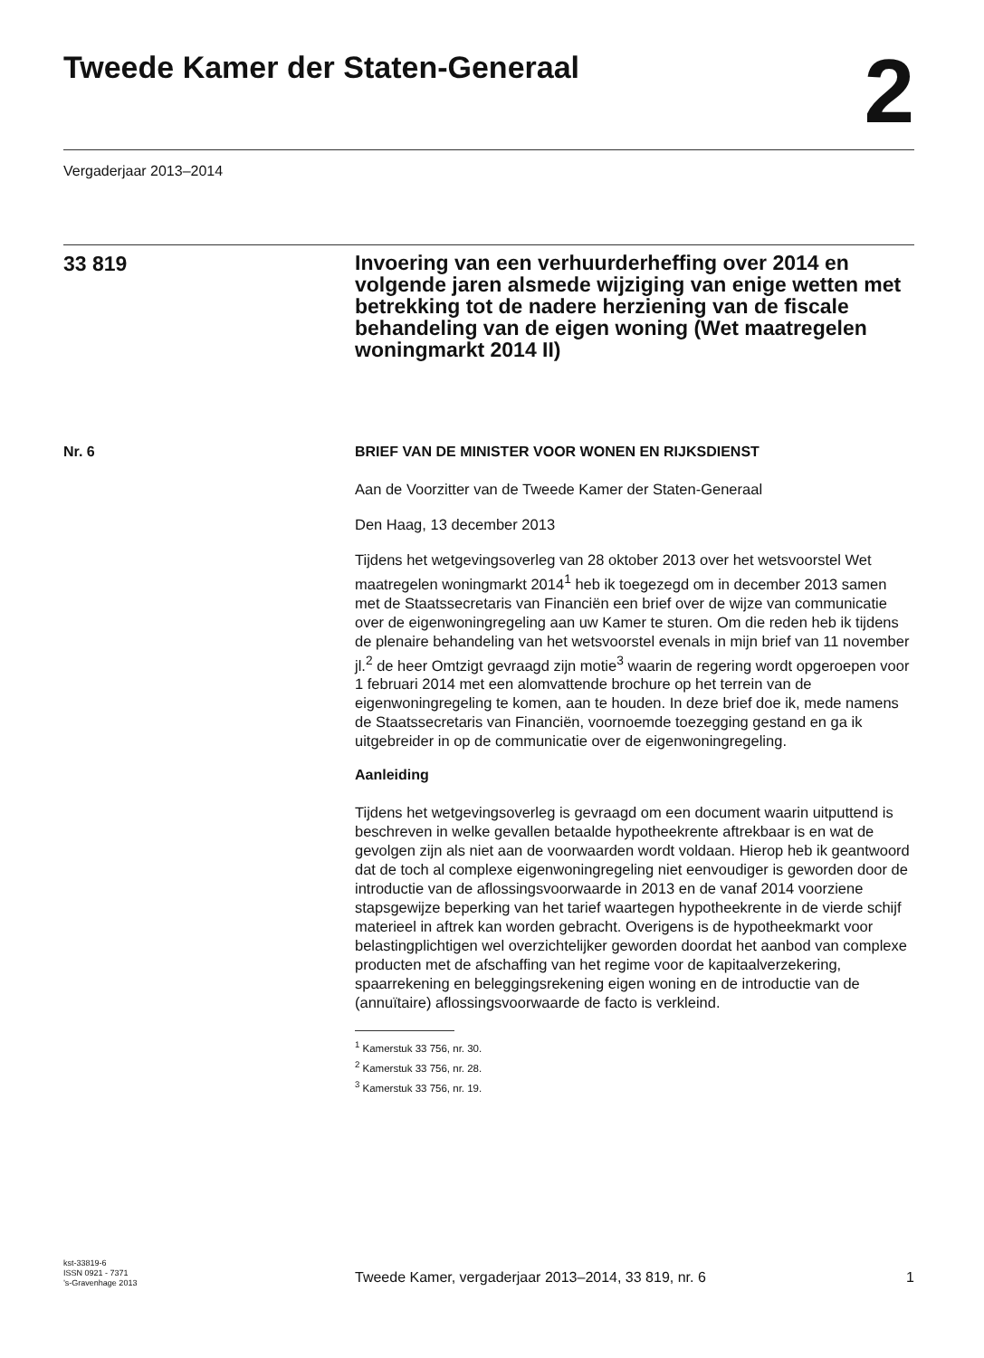Tweede Kamer der Staten-Generaal
2
Vergaderjaar 2013–2014
33 819
Invoering van een verhuurderheffing over 2014 en volgende jaren alsmede wijziging van enige wetten met betrekking tot de nadere herziening van de fiscale behandeling van de eigen woning (Wet maatregelen woningmarkt 2014 II)
Nr. 6 BRIEF VAN DE MINISTER VOOR WONEN EN RIJKSDIENST
Aan de Voorzitter van de Tweede Kamer der Staten-Generaal
Den Haag, 13 december 2013
Tijdens het wetgevingsoverleg van 28 oktober 2013 over het wetsvoorstel Wet maatregelen woningmarkt 2014<sup>1</sup> heb ik toegezegd om in december 2013 samen met de Staatssecretaris van Financiën een brief over de wijze van communicatie over de eigenwoningregeling aan uw Kamer te sturen. Om die reden heb ik tijdens de plenaire behandeling van het wetsvoorstel evenals in mijn brief van 11 november jl.<sup>2</sup> de heer Omtzigt gevraagd zijn motie<sup>3</sup> waarin de regering wordt opgeroepen voor 1 februari 2014 met een alomvattende brochure op het terrein van de eigenwoningregeling te komen, aan te houden. In deze brief doe ik, mede namens de Staatssecretaris van Financiën, voornoemde toezegging gestand en ga ik uitgebreider in op de communicatie over de eigenwoningregeling.
Aanleiding
Tijdens het wetgevingsoverleg is gevraagd om een document waarin uitputtend is beschreven in welke gevallen betaalde hypotheekrente aftrekbaar is en wat de gevolgen zijn als niet aan de voorwaarden wordt voldaan. Hierop heb ik geantwoord dat de toch al complexe eigenwoningregeling niet eenvoudiger is geworden door de introductie van de aflossingsvoorwaarde in 2013 en de vanaf 2014 voorziene stapsgewijze beperking van het tarief waartegen hypotheekrente in de vierde schijf materieel in aftrek kan worden gebracht. Overigens is de hypotheekmarkt voor belastingplichtigen wel overzichtelijker geworden doordat het aanbod van complexe producten met de afschaffing van het regime voor de kapitaalverzekering, spaarrekening en beleggingsrekening eigen woning en de introductie van de (annuïtaire) aflossingsvoorwaarde de facto is verkleind.
<sup>1</sup> Kamerstuk 33 756, nr. 30.
<sup>2</sup> Kamerstuk 33 756, nr. 28.
<sup>3</sup> Kamerstuk 33 756, nr. 19.
kst-33819-6
ISSN 0921 - 7371
’s-Gravenhage 2013
Tweede Kamer, vergaderjaar 2013–2014, 33 819, nr. 6 1